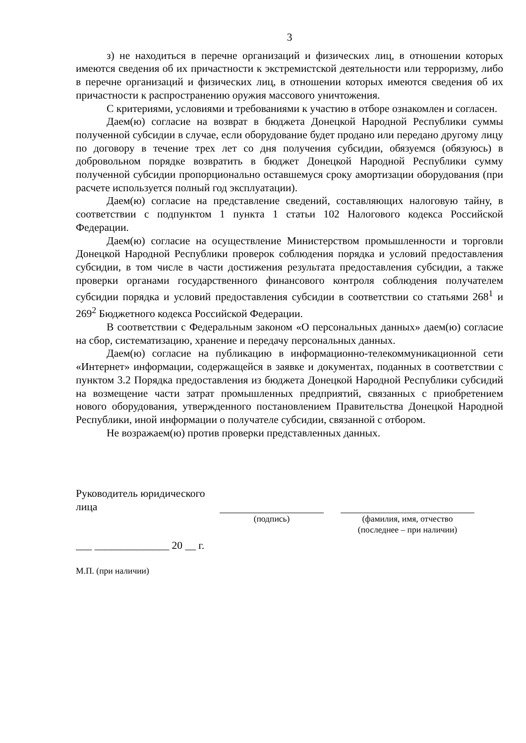3
з) не находиться в перечне организаций и физических лиц, в отношении которых имеются сведения об их причастности к экстремистской деятельности или терроризму, либо в перечне организаций и физических лиц, в отношении которых имеются сведения об их причастности к распространению оружия массового уничтожения.
С критериями, условиями и требованиями к участию в отборе ознакомлен и согласен.
Даем(ю) согласие на возврат в бюджета Донецкой Народной Республики суммы полученной субсидии в случае, если оборудование будет продано или передано другому лицу по договору в течение трех лет со дня получения субсидии, обязуемся (обязуюсь) в добровольном порядке возвратить в бюджет Донецкой Народной Республики сумму полученной субсидии пропорционально оставшемуся сроку амортизации оборудования (при расчете используется полный год эксплуатации).
Даем(ю) согласие на представление сведений, составляющих налоговую тайну, в соответствии с подпунктом 1 пункта 1 статьи 102 Налогового кодекса Российской Федерации.
Даем(ю) согласие на осуществление Министерством промышленности и торговли Донецкой Народной Республики проверок соблюдения порядка и условий предоставления субсидии, в том числе в части достижения результата предоставления субсидии, а также проверки органами государственного финансового контроля соблюдения получателем субсидии порядка и условий предоставления субсидии в соответствии со статьями 268<sup>1</sup> и 269<sup>2</sup> Бюджетного кодекса Российской Федерации.
В соответствии с Федеральным законом «О персональных данных» даем(ю) согласие на сбор, систематизацию, хранение и передачу персональных данных.
Даем(ю) согласие на публикацию в информационно-телекоммуникационной сети «Интернет» информации, содержащейся в заявке и документах, поданных в соответствии с пунктом 3.2 Порядка предоставления из бюджета Донецкой Народной Республики субсидий на возмещение части затрат промышленных предприятий, связанных с приобретением нового оборудования, утвержденного постановлением Правительства Донецкой Народной Республики, иной информации о получателе субсидии, связанной с отбором.
Не возражаем(ю) против проверки представленных данных.
Руководитель юридического лица
(подпись) (фамилия, имя, отчество
(последнее – при наличии)
___ ______________ 20 __ г.
М.П. (при наличии)